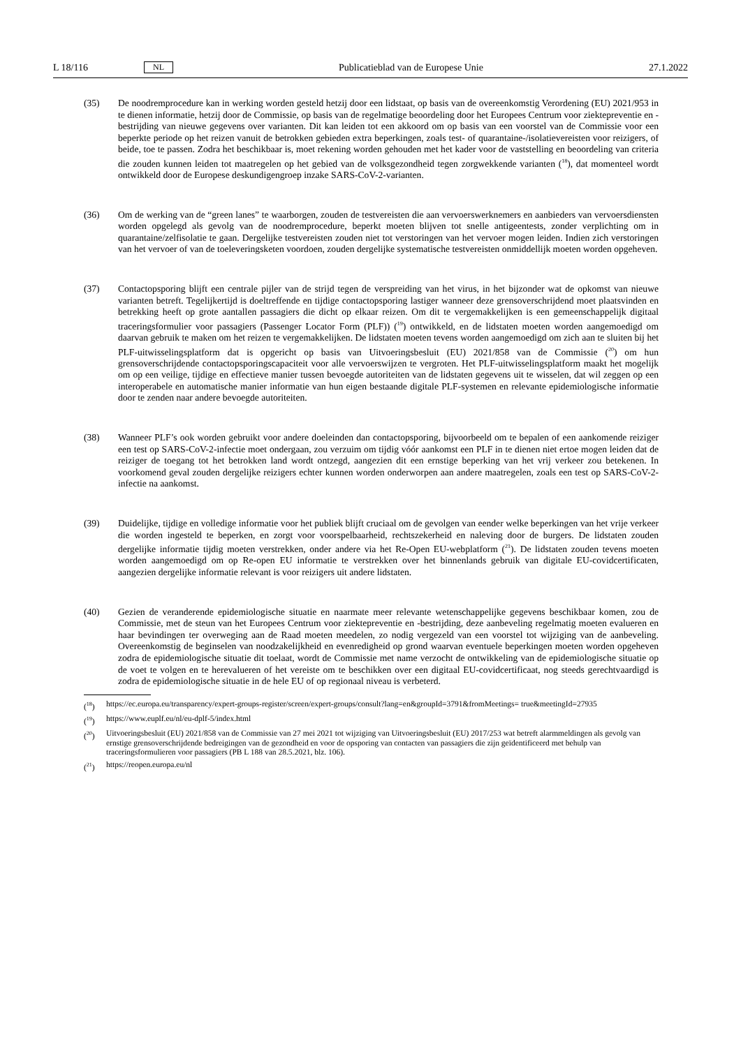L 18/116 NL Publicatieblad van de Europese Unie 27.1.2022
(35) De noodremprocedure kan in werking worden gesteld hetzij door een lidstaat, op basis van de overeenkomstig Verordening (EU) 2021/953 in te dienen informatie, hetzij door de Commissie, op basis van de regelmatige beoordeling door het Europees Centrum voor ziektepreventie en -bestrijding van nieuwe gegevens over varianten. Dit kan leiden tot een akkoord om op basis van een voorstel van de Commissie voor een beperkte periode op het reizen vanuit de betrokken gebieden extra beperkingen, zoals test- of quarantaine-/isolatievereisten voor reizigers, of beide, toe te passen. Zodra het beschikbaar is, moet rekening worden gehouden met het kader voor de vaststelling en beoordeling van criteria die zouden kunnen leiden tot maatregelen op het gebied van de volksgezondheid tegen zorgwekkende varianten (<sup>18</sup>), dat momenteel wordt ontwikkeld door de Europese deskundigengroep inzake SARS-CoV-2-varianten.
(36) Om de werking van de “green lanes” te waarborgen, zouden de testvereisten die aan vervoerswerknemers en aanbieders van vervoersdiensten worden opgelegd als gevolg van de noodremprocedure, beperkt moeten blijven tot snelle antigeentests, zonder verplichting om in quarantaine/zelfisolatie te gaan. Dergelijke testvereisten zouden niet tot verstoringen van het vervoer mogen leiden. Indien zich verstoringen van het vervoer of van de toeleveringsketen voordoen, zouden dergelijke systematische testvereisten onmiddellijk moeten worden opgeheven.
(37) Contactopsporing blijft een centrale pijler van de strijd tegen de verspreiding van het virus, in het bijzonder wat de opkomst van nieuwe varianten betreft. Tegelijkertijd is doeltreffende en tijdige contactopsporing lastiger wanneer deze grensoverschrijdend moet plaatsvinden en betrekking heeft op grote aantallen passagiers die dicht op elkaar reizen. Om dit te vergemakkelijken is een gemeenschappelijk digitaal traceringsformulier voor passagiers (Passenger Locator Form (PLF)) (<sup>19</sup>) ontwikkeld, en de lidstaten moeten worden aangemoedigd om daarvan gebruik te maken om het reizen te vergemakkelijken. De lidstaten moeten tevens worden aangemoedigd om zich aan te sluiten bij het PLF-uitwisselingsplatform dat is opgericht op basis van Uitvoeringsbesluit (EU) 2021/858 van de Commissie (<sup>20</sup>) om hun grensoverschrijdende contactopsporingscapaciteit voor alle vervoerswijzen te vergroten. Het PLF-uitwisselings­platform maakt het mogelijk om op een veilige, tijdige en effectieve manier tussen bevoegde autoriteiten van de lidstaten gegevens uit te wisselen, dat wil zeggen op een interoperabele en automatische manier informatie van hun eigen bestaande digitale PLF-systemen en relevante epidemiologische informatie door te zenden naar andere bevoegde autoriteiten.
(38) Wanneer PLF’s ook worden gebruikt voor andere doeleinden dan contactopsporing, bijvoorbeeld om te bepalen of een aankomende reiziger een test op SARS-CoV-2-infectie moet ondergaan, zou verzuim om tijdig vóór aankomst een PLF in te dienen niet ertoe mogen leiden dat de reiziger de toegang tot het betrokken land wordt ontzegd, aangezien dit een ernstige beperking van het vrij verkeer zou betekenen. In voorkomend geval zouden dergelijke reizigers echter kunnen worden onderworpen aan andere maatregelen, zoals een test op SARS-CoV-2-infectie na aankomst.
(39) Duidelijke, tijdige en volledige informatie voor het publiek blijft cruciaal om de gevolgen van eender welke beperkingen van het vrije verkeer die worden ingesteld te beperken, en zorgt voor voorspelbaarheid, rechtszekerheid en naleving door de burgers. De lidstaten zouden dergelijke informatie tijdig moeten verstrekken, onder andere via het Re-Open EU-webplatform (<sup>21</sup>). De lidstaten zouden tevens moeten worden aangemoedigd om op Re-open EU informatie te verstrekken over het binnenlands gebruik van digitale EU-covidcertificaten, aangezien dergelijke informatie relevant is voor reizigers uit andere lidstaten.
(40) Gezien de veranderende epidemiologische situatie en naarmate meer relevante wetenschappelijke gegevens beschikbaar komen, zou de Commissie, met de steun van het Europees Centrum voor ziektepreventie en -bestrijding, deze aanbeveling regelmatig moeten evalueren en haar bevindingen ter overweging aan de Raad moeten meedelen, zo nodig vergezeld van een voorstel tot wijziging van de aanbeveling. Overeenkomstig de beginselen van noodzakelijkheid en evenredigheid op grond waarvan eventuele beperkingen moeten worden opgeheven zodra de epidemiologische situatie dit toelaat, wordt de Commissie met name verzocht de ontwikkeling van de epidemiologische situatie op de voet te volgen en te herevalueren of het vereiste om te beschikken over een digitaal EU-covidcertificaat, nog steeds gerechtvaardigd is zodra de epidemiologische situatie in de hele EU of op regionaal niveau is verbeterd.
(<sup>18</sup>) https://ec.europa.eu/transparency/expert-groups-register/screen/expert-groups/consult?lang=en&groupId=3791&fromMeetings= true&meetingId=27935
(<sup>19</sup>) https://www.euplf.eu/nl/eu-dplf-5/index.html
(<sup>20</sup>) Uitvoeringsbesluit (EU) 2021/858 van de Commissie van 27 mei 2021 tot wijziging van Uitvoeringsbesluit (EU) 2017/253 wat betreft alarmmeldingen als gevolg van ernstige grensoverschrijdende bedreigingen van de gezondheid en voor de opsporing van contacten van passagiers die zijn geïdentificeerd met behulp van traceringsformulieren voor passagiers (PB L 188 van 28.5.2021, blz. 106).
(<sup>21</sup>) https://reopen.europa.eu/nl